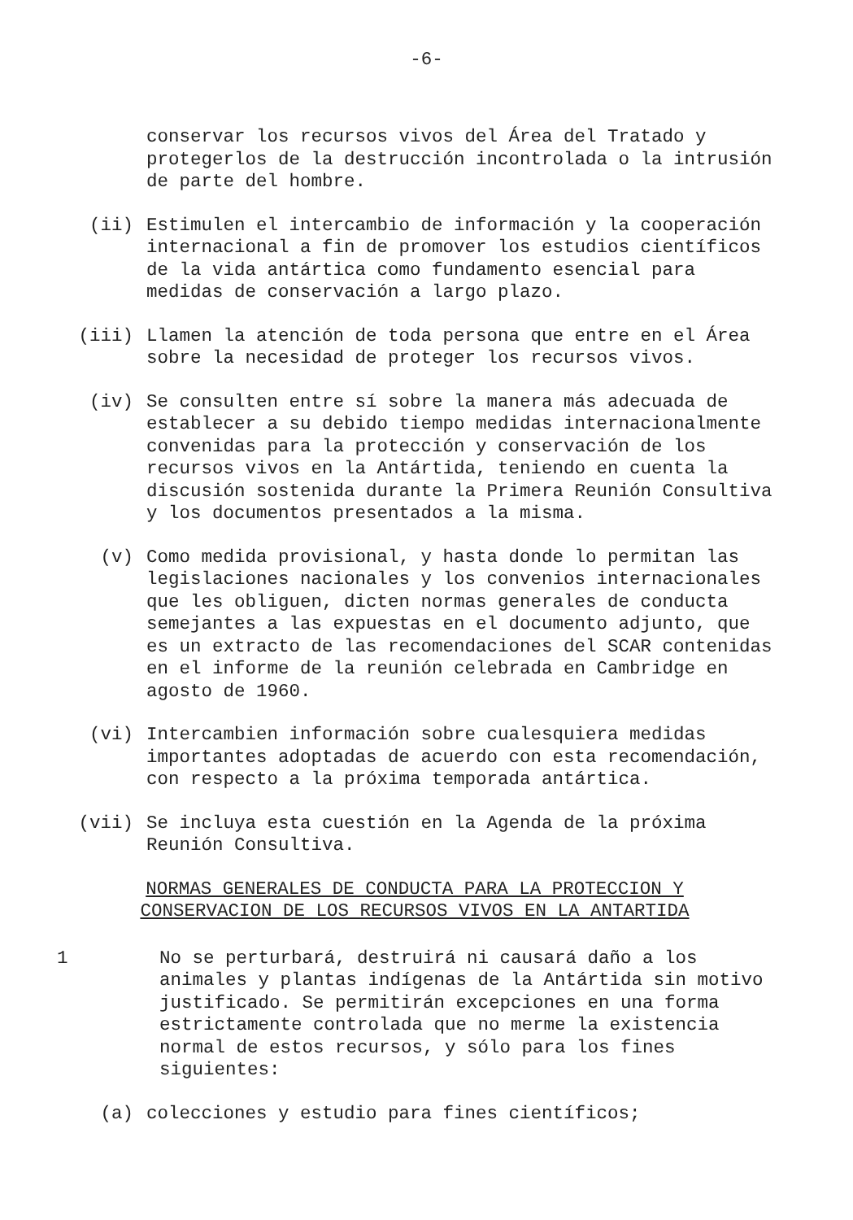-6-
conservar los recursos vivos del Área del Tratado y protegerlos de la destrucción incontrolada o la intrusión de parte del hombre.
(ii) Estimulen el intercambio de información y la cooperación internacional a fin de promover los estudios científicos de la vida antártica como fundamento esencial para medidas de conservación a largo plazo.
(iii) Llamen la atención de toda persona que entre en el Área sobre la necesidad de proteger los recursos vivos.
(iv) Se consulten entre sí sobre la manera más adecuada de establecer a su debido tiempo medidas internacionalmente convenidas para la protección y conservación de los recursos vivos en la Antártida, teniendo en cuenta la discusión sostenida durante la Primera Reunión Consultiva y los documentos presentados a la misma.
(v) Como medida provisional, y hasta donde lo permitan las legislaciones nacionales y los convenios internacionales que les obliguen, dicten normas generales de conducta semejantes a las expuestas en el documento adjunto, que es un extracto de las recomendaciones del SCAR contenidas en el informe de la reunión celebrada en Cambridge en agosto de 1960.
(vi) Intercambien información sobre cualesquiera medidas importantes adoptadas de acuerdo con esta recomendación, con respecto a la próxima temporada antártica.
(vii) Se incluya esta cuestión en la Agenda de la próxima Reunión Consultiva.
NORMAS GENERALES DE CONDUCTA PARA LA PROTECCION Y
CONSERVACION DE LOS RECURSOS VIVOS EN LA ANTARTIDA
1 No se perturbará, destruirá ni causará daño a los animales y plantas indígenas de la Antártida sin motivo justificado. Se permitirán excepciones en una forma estrictamente controlada que no merme la existencia normal de estos recursos, y sólo para los fines siguientes:
(a) colecciones y estudio para fines científicos;